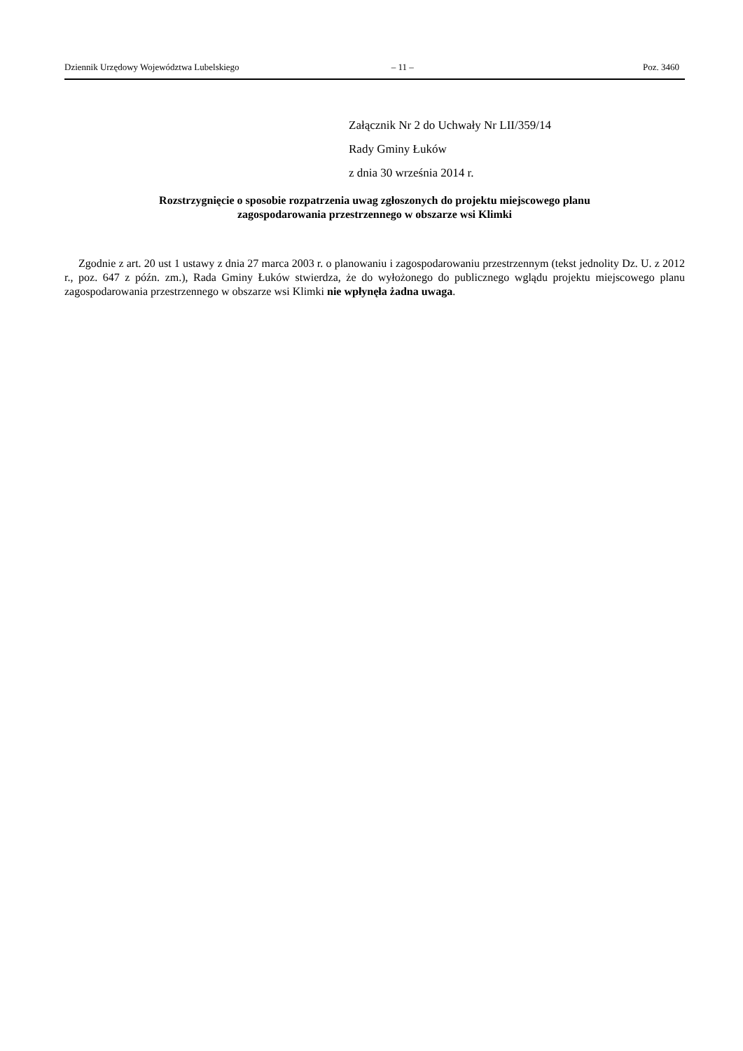Dziennik Urzędowy Województwa Lubelskiego – 11 – Poz. 3460
Załącznik Nr 2 do Uchwały Nr LII/359/14
Rady Gminy Łuków
z dnia 30 września 2014 r.
Rozstrzygnięcie o sposobie rozpatrzenia uwag zgłoszonych do projektu miejscowego planu
zagospodarowania przestrzennego w obszarze wsi Klimki
Zgodnie z art. 20 ust 1 ustawy z dnia 27 marca 2003 r. o planowaniu i zagospodarowaniu przestrzennym (tekst jednolity Dz. U. z 2012 r., poz. 647 z późn. zm.), Rada Gminy Łuków stwierdza, że do wyłożonego do publicznego wglądu projektu miejscowego planu zagospodarowania przestrzennego w obszarze wsi Klimki nie wpłynęła żadna uwaga.